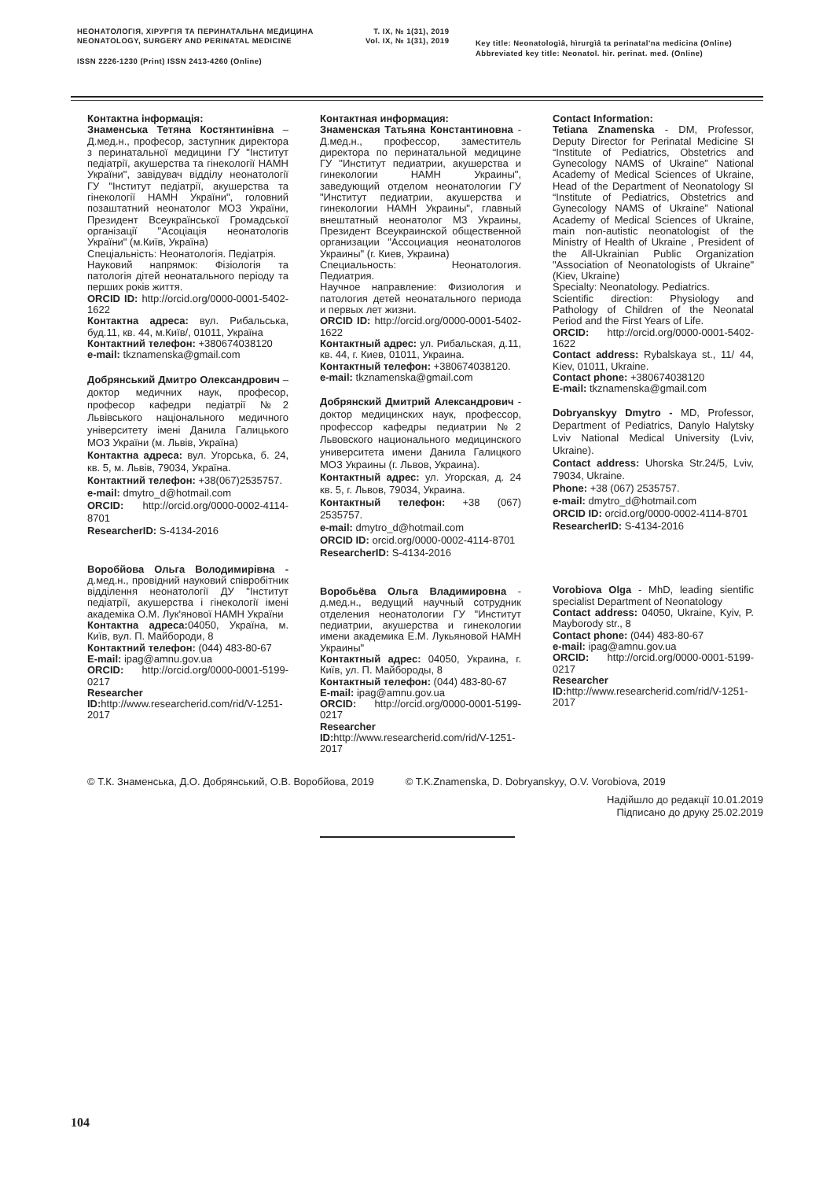НЕОНАТОЛОГІЯ, ХІРУРГІЯ ТА ПЕРИНАТАЛЬНА МЕДИЦИНА
NEONATOLOGY, SURGERY AND PERINATAL MEDICINE
Т. IX, № 1(31), 2019
Vol. IX, № 1(31), 2019
Key title: Neonatologìâ, hìrurgìâ ta perinatal'na medicina (Online)
Abbreviated key title: Neonatol. hìr. perinat. med. (Online)
ISSN 2226-1230 (Print) ISSN 2413-4260 (Online)
Контактна інформація:
Знаменська Тетяна Костянтинівна – Д.мед.н., професор, заступник директора з перинатальної медицини ГУ "Інститут педіатрії, акушерства та гінекології НАМН України", завідувач відділу неонатології ГУ "Інститут педіатрії, акушерства та гінекології НАМН України", головний позаштатний неонатолог МОЗ України, Президент Всеукраїнської Громадської організації "Асоціація неонатологів України" (м.Київ, Україна)
Спеціальність: Неонатологія. Педіатрія.
Науковий напрямок: Фізіологія та патологія дітей неонатального періоду та перших років життя.
ORCID ID: http://orcid.org/0000-0001-5402-1622
Контактна адреса: вул. Рибальська, буд.11, кв. 44, м.Київ/, 01011, Україна
Контактний телефон: +380674038120
e-mail: tkznamenska@gmail.com
Добрянський Дмитро Олександрович – доктор медичних наук, професор, професор кафедри педіатрії №2 Львівського національного медичного університету імені Данила Галицького МОЗ України (м. Львів, Україна)
Контактна адреса: вул. Угорська, б. 24, кв. 5, м. Львів, 79034, Україна.
Контактний телефон: +38(067)2535757.
e-mail: dmytro_d@hotmail.com
ORCID: http://orcid.org/0000-0002-4114-8701
ResearcherID: S-4134-2016
Воробйова Ольга Володимирівна - д.мед.н., провідний науковий співробітник відділення неонатології ДУ "Інститут педіатрії, акушерства і гінекології імені академіка О.М. Лук'янової НАМН України
Контактна адреса: 04050, Україна, м. Київ, вул. П. Майбороди, 8
Контактний телефон: (044) 483-80-67
E-mail: ipag@amnu.gov.ua
ORCID: http://orcid.org/0000-0001-5199-0217
Researcher ID: http://www.researcherid.com/rid/V-1251-2017
Контактная информация:
Знаменская Татьяна Константиновна - Д.мед.н., профессор, заместитель директора по перинатальной медицине ГУ "Институт педиатрии, акушерства и гинекологии НАМН Украины", заведующий отделом неонатологии ГУ "Институт педиатрии, акушерства и гинекологии НАМН Украины", главный внештатный неонатолог МЗ Украины, Президент Всеукраинской общественной организации "Ассоциация неонатологов Украины" (г. Киев, Украина)
Специальность: Неонатология. Педиатрия.
Научное направление: Физиология и патология детей неонатального периода и первых лет жизни.
ORCID ID: http://orcid.org/0000-0001-5402-1622
Контактный адрес: ул. Рибальская, д.11, кв. 44, г. Киев, 01011, Украина.
Контактный телефон: +380674038120.
e-mail: tkznamenska@gmail.com
Добрянский Дмитрий Александрович - доктор медицинских наук, профессор, профессор кафедры педиатрии №2 Львовского национального медицинского университета имени Данила Галицкого МОЗ Украины (г. Львов, Украина).
Контактный адрес: ул. Угорская, д. 24 кв. 5, г. Львов, 79034, Украина.
Контактный телефон: +38 (067) 2535757.
e-mail: dmytro_d@hotmail.com
ORCID ID: orcid.org/0000-0002-4114-8701
ResearcherID: S-4134-2016
Воробьёва Ольга Владимировна - д.мед.н., ведущий научный сотрудник отделения неонатологии ГУ "Институт педиатрии, акушерства и гинекологии имени академика Е.М. Лукьяновой НАМН Украины"
Контактный адрес: 04050, Украина, г. Київ, ул. П. Майбороды, 8
Контактный телефон: (044) 483-80-67
E-mail: ipag@amnu.gov.ua
ORCID: http://orcid.org/0000-0001-5199-0217
Researcher ID: http://www.researcherid.com/rid/V-1251-2017
Contact Information:
Tetiana Znamenska - DM, Professor, Deputy Director for Perinatal Medicine SI “Institute of Pediatrics, Obstetrics and Gynecology NAMS of Ukraine” National Academy of Medical Sciences of Ukraine, Head of the Department of Neonatology SI “Institute of Pediatrics, Obstetrics and Gynecology NAMS of Ukraine” National Academy of Medical Sciences of Ukraine, main non-autistic neonatologist of the Ministry of Health of Ukraine , President of the All-Ukrainian Public Organization "Association of Neonatologists of Ukraine" (Kiev, Ukraine)
Specialty: Neonatology. Pediatrics.
Scientific direction: Physiology and Pathology of Children of the Neonatal Period and the First Years of Life.
ORCID: http://orcid.org/0000-0001-5402-1622
Contact address: Rybalskaya st., 11/ 44, Kiev, 01011, Ukraine.
Contact phone: +380674038120
E-mail: tkznamenska@gmail.com
Dobryanskyy Dmytro - MD, Professor, Department of Pediatrics, Danylo Halytsky Lviv National Medical University (Lviv, Ukraine).
Contact address: Uhorska Str.24/5, Lviv, 79034, Ukraine.
Phone: +38 (067) 2535757.
e-mail: dmytro_d@hotmail.com
ORCID ID: orcid.org/0000-0002-4114-8701
ResearcherID: S-4134-2016
Vorobiova Olga - MhD, leading sientific specialist Department of Neonatology
Contact address: 04050, Ukraine, Kyiv, P. Mayborody str., 8
Contact phone: (044) 483-80-67
e-mail: ipag@amnu.gov.ua
ORCID: http://orcid.org/0000-0001-5199-0217
Researcher ID: http://www.researcherid.com/rid/V-1251-2017
© Т.К. Знаменська, Д.О. Добрянський, О.В. Воробйова, 2019 © T.K.Znamenska, D. Dobryanskyy, O.V. Vorobiova, 2019
Надійшло до редакції 10.01.2019
Підписано до друку 25.02.2019
104